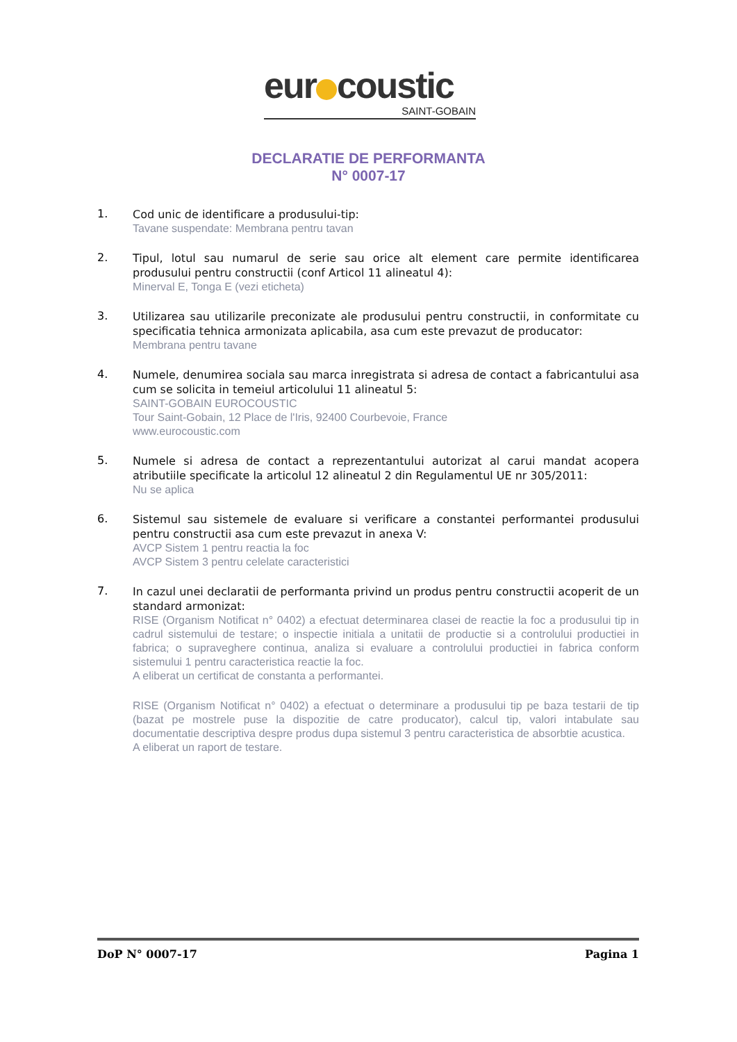eur coustic
SAINT-GOBAIN
DECLARATIE DE PERFORMANTA
N° 0007-17
1.
Cod unic de identificare a produsului-tip:
Tavane suspendate: Membrana pentru tavan
2.
Tipul, lotul sau numarul de serie sau orice alt element care permite identificarea produsului pentru constructii (conf Articol 11 alineatul 4):
Minerval E, Tonga E (vezi eticheta)
3.
Utilizarea sau utilizarile preconizate ale produsului pentru constructii, in conformitate cu specificatia tehnica armonizata aplicabila, asa cum este prevazut de producator:
Membrana pentru tavane
4.
Numele, denumirea sociala sau marca inregistrata si adresa de contact a fabricantului asa cum se solicita in temeiul articolului 11 alineatul 5:
SAINT-GOBAIN EUROCOUSTIC
Tour Saint-Gobain, 12 Place de l'Iris, 92400 Courbevoie, France
www.eurocoustic.com
5.
Numele si adresa de contact a reprezentantului autorizat al carui mandat acopera atributiile specificate la articolul 12 alineatul 2 din Regulamentul UE nr 305/2011:
Nu se aplica
6.
Sistemul sau sistemele de evaluare si verificare a constantei performantei produsului pentru constructii asa cum este prevazut in anexa V:
AVCP Sistem 1 pentru reactia la foc
AVCP Sistem 3 pentru celelate caracteristici
7.
In cazul unei declaratii de performanta privind un produs pentru constructii acoperit de un standard armonizat:
RISE (Organism Notificat n° 0402) a efectuat determinarea clasei de reactie la foc a produsului tip in cadrul sistemului de testare; o inspectie initiala a unitatii de productie si a controlului productiei in fabrica; o supraveghere continua, analiza si evaluare a controlului productiei in fabrica conform sistemului 1 pentru caracteristica reactie la foc.
A eliberat un certificat de constanta a performantei.
RISE (Organism Notificat n° 0402) a efectuat o determinare a produsului tip pe baza testarii de tip (bazat pe mostrele puse la dispozitie de catre producator), calcul tip, valori intabulate sau documentatie descriptiva despre produs dupa sistemul 3 pentru caracteristica de absorbtie acustica.
A eliberat un raport de testare.
DoP N° 0007-17 Pagina 1